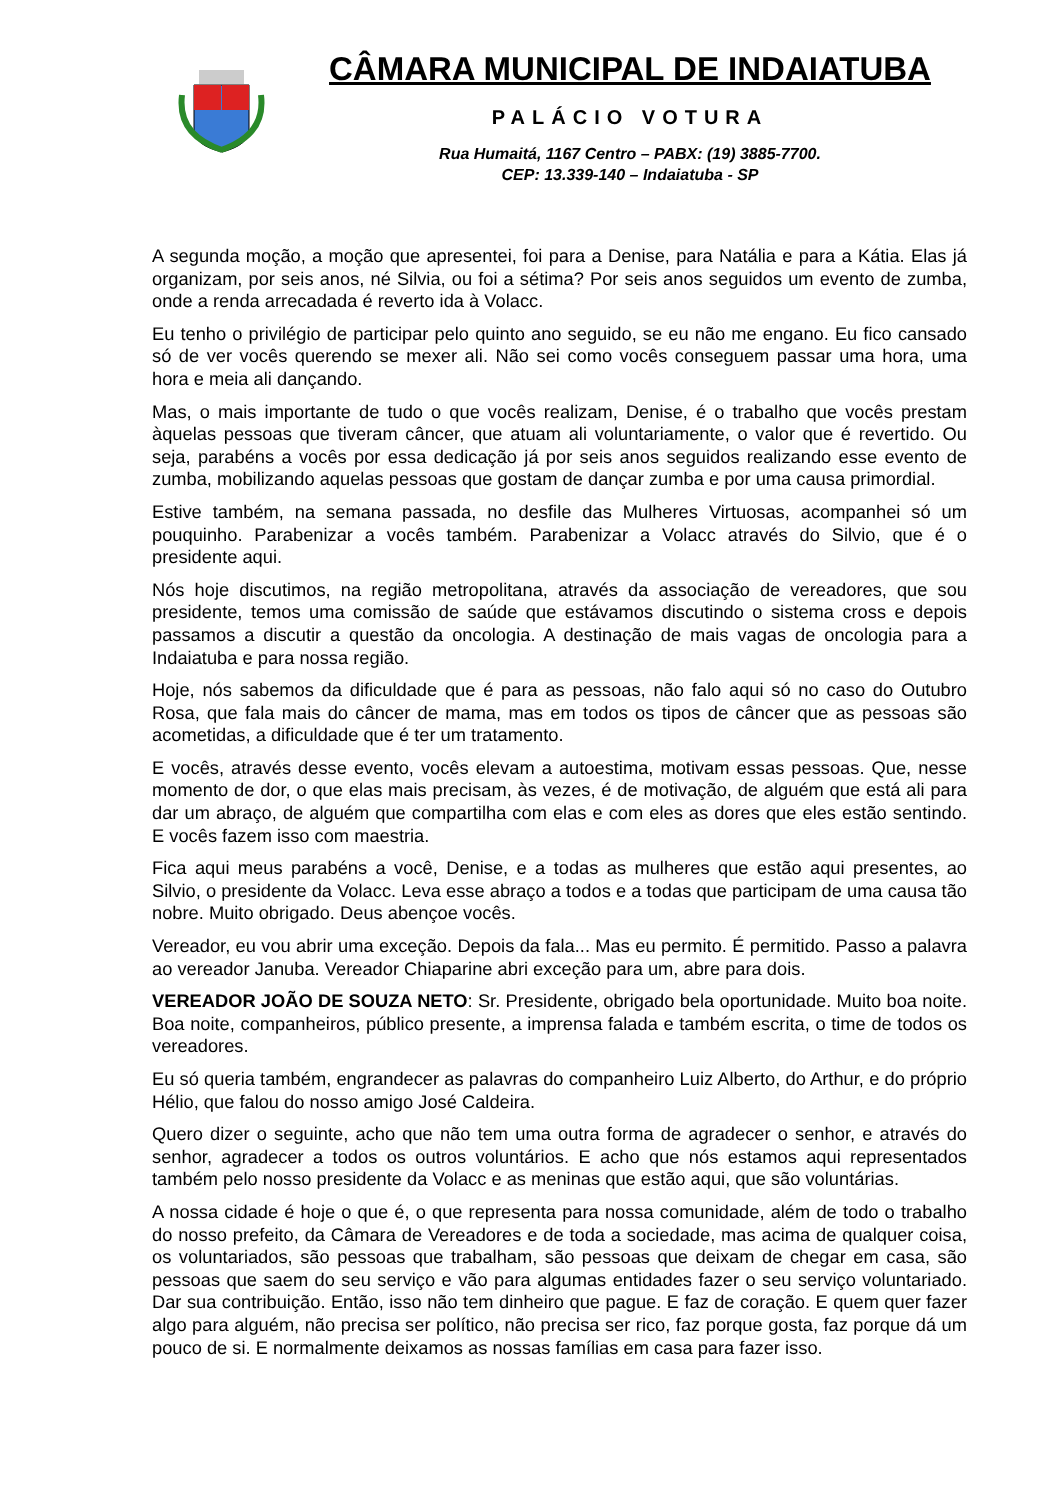CÂMARA MUNICIPAL DE INDAIATUBA
PALÁCIO VOTURA
Rua Humaitá, 1167 Centro – PABX: (19) 3885-7700.
CEP: 13.339-140 – Indaiatuba - SP
A segunda moção, a moção que apresentei, foi para a Denise, para Natália e para a Kátia. Elas já organizam, por seis anos, né Silvia, ou foi a sétima? Por seis anos seguidos um evento de zumba, onde a renda arrecadada é reverto ida à Volacc.
Eu tenho o privilégio de participar pelo quinto ano seguido, se eu não me engano. Eu fico cansado só de ver vocês querendo se mexer ali. Não sei como vocês conseguem passar uma hora, uma hora e meia ali dançando.
Mas, o mais importante de tudo o que vocês realizam, Denise, é o trabalho que vocês prestam àquelas pessoas que tiveram câncer, que atuam ali voluntariamente, o valor que é revertido. Ou seja, parabéns a vocês por essa dedicação já por seis anos seguidos realizando esse evento de zumba, mobilizando aquelas pessoas que gostam de dançar zumba e por uma causa primordial.
Estive também, na semana passada, no desfile das Mulheres Virtuosas, acompanhei só um pouquinho. Parabenizar a vocês também. Parabenizar a Volacc através do Silvio, que é o presidente aqui.
Nós hoje discutimos, na região metropolitana, através da associação de vereadores, que sou presidente, temos uma comissão de saúde que estávamos discutindo o sistema cross e depois passamos a discutir a questão da oncologia. A destinação de mais vagas de oncologia para a Indaiatuba e para nossa região.
Hoje, nós sabemos da dificuldade que é para as pessoas, não falo aqui só no caso do Outubro Rosa, que fala mais do câncer de mama, mas em todos os tipos de câncer que as pessoas são acometidas, a dificuldade que é ter um tratamento.
E vocês, através desse evento, vocês elevam a autoestima, motivam essas pessoas. Que, nesse momento de dor, o que elas mais precisam, às vezes, é de motivação, de alguém que está ali para dar um abraço, de alguém que compartilha com elas e com eles as dores que eles estão sentindo. E vocês fazem isso com maestria.
Fica aqui meus parabéns a você, Denise, e a todas as mulheres que estão aqui presentes, ao Silvio, o presidente da Volacc. Leva esse abraço a todos e a todas que participam de uma causa tão nobre. Muito obrigado. Deus abençoe vocês.
Vereador, eu vou abrir uma exceção. Depois da fala... Mas eu permito. É permitido. Passo a palavra ao vereador Januba. Vereador Chiaparine abri exceção para um, abre para dois.
VEREADOR JOÃO DE SOUZA NETO: Sr. Presidente, obrigado bela oportunidade. Muito boa noite. Boa noite, companheiros, público presente, a imprensa falada e também escrita, o time de todos os vereadores.
Eu só queria também, engrandecer as palavras do companheiro Luiz Alberto, do Arthur, e do próprio Hélio, que falou do nosso amigo José Caldeira.
Quero dizer o seguinte, acho que não tem uma outra forma de agradecer o senhor, e através do senhor, agradecer a todos os outros voluntários. E acho que nós estamos aqui representados também pelo nosso presidente da Volacc e as meninas que estão aqui, que são voluntárias.
A nossa cidade é hoje o que é, o que representa para nossa comunidade, além de todo o trabalho do nosso prefeito, da Câmara de Vereadores e de toda a sociedade, mas acima de qualquer coisa, os voluntariados, são pessoas que trabalham, são pessoas que deixam de chegar em casa, são pessoas que saem do seu serviço e vão para algumas entidades fazer o seu serviço voluntariado. Dar sua contribuição. Então, isso não tem dinheiro que pague. E faz de coração. E quem quer fazer algo para alguém, não precisa ser político, não precisa ser rico, faz porque gosta, faz porque dá um pouco de si. E normalmente deixamos as nossas famílias em casa para fazer isso.